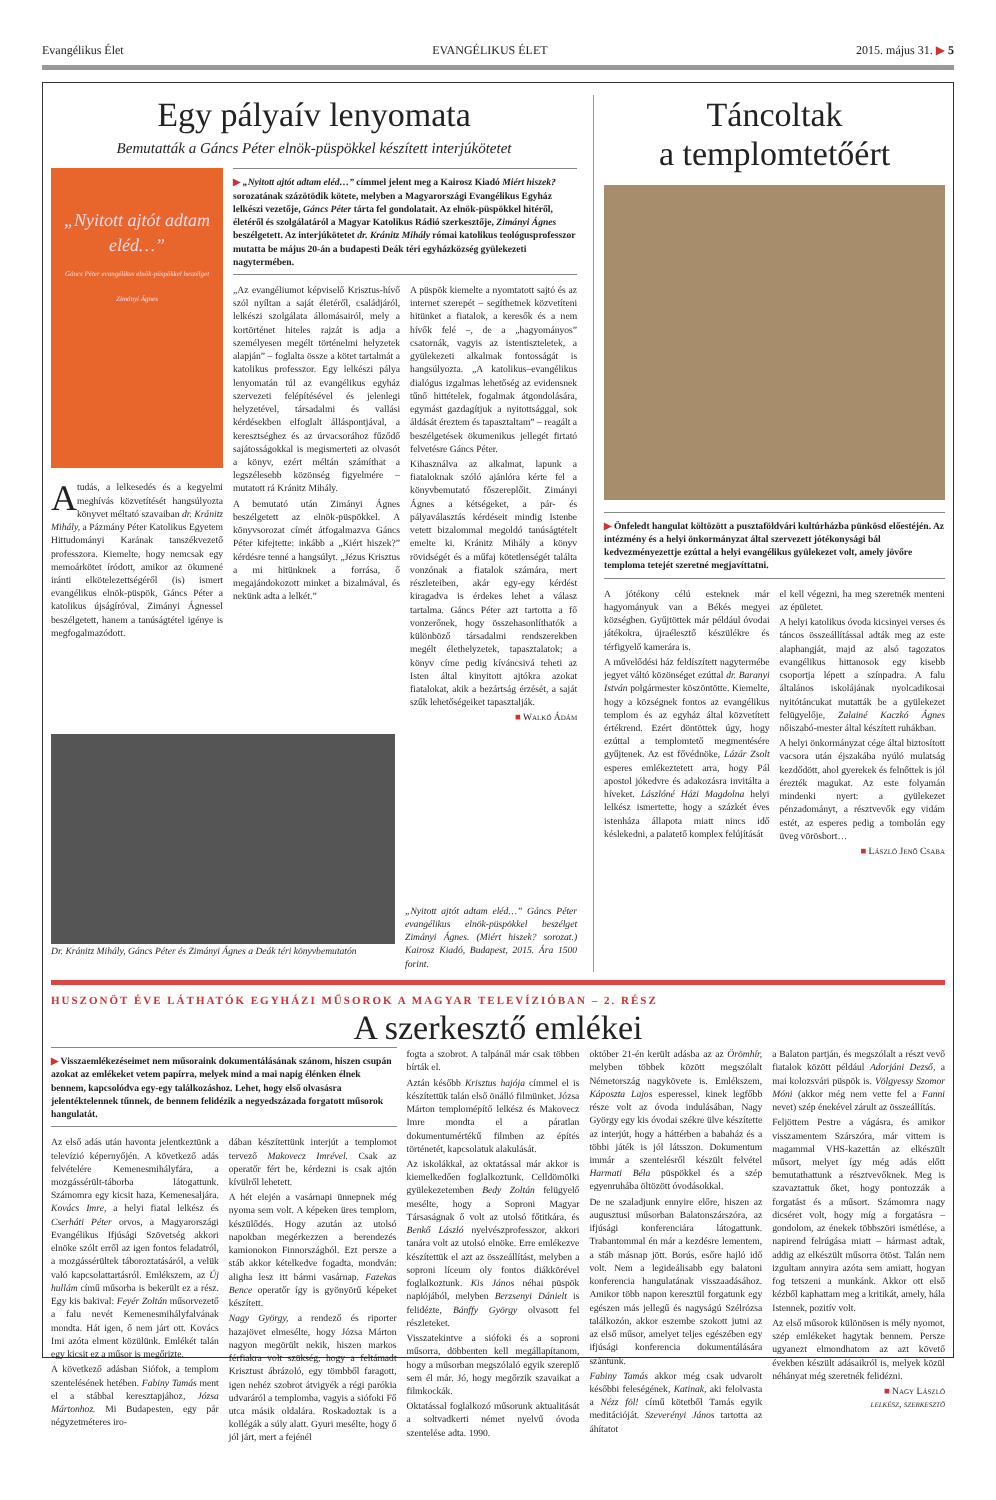Evangélikus Élet EVANGÉLIKUS ÉLET 2015. május 31. ▶ 5
Egy pályaív lenyomata
Bemutatták a Gáncs Péter elnök-püspökkel készített interjúkötetet
„Nyitott ajtót adtam eléd…”
Gáncs Péter evangélikus elnök-püspökkel beszélget Zimányi Ágnes
A tudás, a lelkesedés és a kegyelmi meghívás közvetítését hangsúlyozta könyvet méltató szavaiban dr. Kránitz Mihály, a Pázmány Péter Katolikus Egyetem Hittudományi Karának tanszékvezető professzora. Kiemelte, hogy nemcsak egy memoárkötet íródott, amikor az ökumené iránti elkötelezettségéről (is) ismert evangélikus elnök-püspök, Gáncs Péter a katolikus újságíróval, Zimányi Ágnessel beszélgetett, hanem a tanúságtétel igénye is megfogalmazódott.
▶ „Nyitott ajtót adtam eléd…” címmel jelent meg a Kairosz Kiadó Miért hiszek? sorozatának százötödik kötete, melyben a Magyarországi Evangélikus Egyház lelkészi vezetője, Gáncs Péter tárta fel gondolatait. Az elnök-püspökkel hitéről, életéről és szolgálatáról a Magyar Katolikus Rádió szerkesztője, Zimányi Ágnes beszélgetett. Az interjúkötetet dr. Kránitz Mihály római katolikus teológusprofesszor mutatta be május 20-án a budapesti Deák téri egyházközség gyülekezeti nagytermében.
„Az evangéliumot képviselő Krisztus-hívő szól nyíltan a saját életéről, családjáról, lelkészi szolgálata állomásairól, mely a kortörténet hiteles rajzát is adja a személyesen megélt történelmi helyzetek alapján” – foglalta össze a kötet tartalmát a katolikus professzor. Egy lelkészi pálya lenyomatán túl az evangélikus egyház szervezeti felépítésével és jelenlegi helyzetével, társadalmi és vallási kérdésekben elfoglalt álláspontjával, a keresztséghez és az úrvacsorához fűződő sajátosságokkal is megismerteti az olvasót a könyv, ezért méltán számíthat a legszélesebb közönség figyelmére – mutatott rá Kránitz Mihály.
A bemutató után Zimányi Ágnes beszélgetett az elnök-püspökkel. A könyvsorozat címét átfogalmazva Gáncs Péter kifejtette: inkább a „Kiért hiszek?” kérdésre tenné a hangsúlyt. „Jézus Krisztus a mi hitünknek a forrása, ő megajándokozott minket a bizalmával, és nekünk adta a lelkét.”
A püspök kiemelte a nyomtatott sajtó és az internet szerepét – segíthetnek közvetíteni hitünket a fiatalok, a keresők és a nem hívők felé –, de a „hagyományos” csatornák, vagyis az istentiszteletek, a gyülekezeti alkalmak fontosságát is hangsúlyozta. „A katolikus–evangélikus dialógus izgalmas lehetőség az evidensnek tűnő hittételek, fogalmak átgondolására, egymást gazdagítjuk a nyitottsággal, sok áldását éreztem és tapasztaltam” – reagált a beszélgetések ökumenikus jellegét firtató felvetésre Gáncs Péter.
Kihasználva az alkalmat, lapunk a fiataloknak szóló ajánlóra kérte fel a könyvbemutató főszereplőit. Zimányi Ágnes a kétségeket, a pár- és pályaválasztás kérdéseit mindig Istenbe vetett bizalommal megoldó tanúságtételt emelte ki. Kránitz Mihály a könyv rövidségét és a műfaj kötetlenségét találta vonzónak a fiatalok számára, mert részleteiben, akár egy-egy kérdést kiragadva is érdekes lehet a válasz tartalma. Gáncs Péter azt tartotta a fő vonzerőnek, hogy összehasonlíthatók a különböző társadalmi rendszerekben megélt élethelyzetek, tapasztalatok; a könyv címe pedig kíváncsivá teheti az Isten által kinyitott ajtókra azokat fiatalokat, akik a bezártság érzését, a saját szűk lehetőségeiket tapasztalják.
■ Walkó Ádám
Dr. Kránitz Mihály, Gáncs Péter és Zimányi Ágnes a Deák téri könyvbemutatón
„Nyitott ajtót adtam eléd…” Gáncs Péter evangélikus elnök-püspökkel beszélget Zimányi Ágnes. (Miért hiszek? sorozat.) Kairosz Kiadó, Budapest, 2015. Ára 1500 forint.
Táncoltak
a templomtetőért
▶ Önfeledt hangulat költözött a pusztaföldvári kultúrházba pünkösd előestéjén. Az intézmény és a helyi önkormányzat által szervezett jótékonysági bál kedvezményezettje ezúttal a helyi evangélikus gyülekezet volt, amely jövőre temploma tetejét szeretné megjavíttatni.
A jótékony célú esteknek már hagyományuk van a Békés megyei községben. Gyűjtöttek már például óvodai játékokra, újraélesztő készülékre és térfigyelő kamerára is.
A művelődési ház feldíszített nagytermébe jegyet váltó közönséget ezúttal dr. Baranyi István polgármester köszöntötte. Kiemelte, hogy a községnek fontos az evangélikus templom és az egyház által közvetített értékrend. Ezért döntöttek úgy, hogy ezúttal a templomtető megmentésére gyűjtenek. Az est fővédnöke, Lázár Zsolt esperes emlékeztetett arra, hogy Pál apostol jókedvre és adakozásra invitálta a híveket. Lászlóné Házi Magdolna helyi lelkész ismertette, hogy a százkét éves istenháza állapota miatt nincs idő késlekedni, a palatető komplex felújítását
el kell végezni, ha meg szeretnék menteni az épületet.
A helyi katolikus óvoda kicsinyei verses és táncos összeállítással adták meg az este alaphangját, majd az alsó tagozatos evangélikus hittanosok egy kisebb csoportja lépett a színpadra. A falu általános iskolájának nyolcadikosai nyitótáncukat mutatták be a gyülekezet felügyelője, Zalainé Kaczkó Ágnes nőiszabó-mester által készített ruhákban.
A helyi önkormányzat cége által biztosított vacsora után éjszakába nyúló mulatság kezdődött, ahol gyerekek és felnőttek is jól érezték magukat. Az este folyamán mindenki nyert: a gyülekezet pénzadományt, a résztvevők egy vidám estét, az esperes pedig a tombolán egy üveg vörösbort…
■ László Jenő Csaba
HUSZONÖT ÉVE LÁTHATÓK EGYHÁZI MŰSOROK A MAGYAR TELEVÍZIÓBAN – 2. RÉSZ
A szerkesztő emlékei
▶ Visszaemlékezéseimet nem műsoraink dokumentálásának szánom, hiszen csupán azokat az emlékeket vetem papírra, melyek mind a mai napig élénken élnek bennem, kapcsolódva egy-egy találkozáshoz. Lehet, hogy első olvasásra jelentéktelennek tűnnek, de bennem felidézik a negyedszázada forgatott műsorok hangulatát.
Az első adás után havonta jelentkeztünk a televízió képernyőjén. A következő adás felvételére Kemenesmihályfára, a mozgássérült-táborba látogattunk. Számomra egy kicsit haza, Kemenesaljára. Kovács Imre, a helyi fiatal lelkész és Cserháti Péter orvos, a Magyarországi Evangélikus Ifjúsági Szövetség akkori elnöke szólt erről az igen fontos feladatról, a mozgássérültek táboroztatásáról, a velük való kapcsolattartásról. Emlékszem, az Új hullám című műsorba is bekerült ez a rész. Egy kis bakival: Feyér Zoltán műsorvezető a falu nevét Kemenesmihályfalvának mondta. Hát igen, ő nem járt ott. Kovács Imi azóta elment közülünk. Emlékét talán egy kicsit ez a műsor is megőrizte.
A következő adásban Siófok, a templom szentelésének hetében. Fabiny Tamás ment el a stábbal keresztapjához, Józsa Mártonhoz. Mi Budapesten, egy pár négyzetméteres iro-
dában készítettünk interjút a templomot tervező Makovecz Imrével. Csak az operatőr fért be, kérdezni is csak ajtón kívülről lehetett.
A hét elején a vasárnapi ünnepnek még nyoma sem volt. A képeken üres templom, készülődés. Hogy azután az utolsó napokban megérkezzen a berendezés kamionokon Finnországból. Ezt persze a stáb akkor kételkedve fogadta, mondván: aligha lesz itt bármi vasárnap. Fazekas Bence operatőr így is gyönyörű képeket készített.
Nagy György, a rendező és riporter hazajövet elmesélte, hogy Józsa Márton nagyon megörült nekik, hiszen markos férfiakra volt szükség, hogy a feltámadt Krisztust ábrázoló, egy tömbből faragott, igen nehéz szobrot átvigyék a régi parókia udvaráról a templomba, vagyis a siófoki Fő utca másik oldalára. Roskadoztak is a kollégák a súly alatt. Gyuri mesélte, hogy ő jól járt, mert a fejénél
fogta a szobrot. A talpánál már csak többen bírták el.
Aztán később Krisztus hajója címmel el is készítettük talán első önálló filmünket. Józsa Márton templomépítő lelkész és Makovecz Imre mondta el a páratlan dokumentumértékű filmben az építés történetét, kapcsolatuk alakulását.
Az iskolákkal, az oktatással már akkor is kiemelkedően foglalkoztunk. Celldömölki gyülekezetemben Bedy Zoltán felügyelő mesélte, hogy a Soproni Magyar Társaságnak ő volt az utolsó főtitkára, és Benkő László nyelvészprofesszor, akkori tanára volt az utolsó elnöke. Erre emlékezve készítettük el azt az összeállítást, melyben a soproni líceum oly fontos diákkörével foglalkoztunk. Kis János néhai püspök naplójából, melyben Berzsenyi Dánielt is felidézte, Bánffy György olvasott fel részleteket.
Visszatekintve a siófoki és a soproni műsorra, döbbenten kell megállapítanom, hogy a műsorban megszólaló egyik szereplő sem él már. Jó, hogy megőrzik szavaikat a filmkockák.
Oktatással foglalkozó műsorunk aktualitását a soltvadkerti német nyelvű óvoda szentelése adta. 1990.
október 21-én került adásba az az Örömhír, melyben többek között megszólalt Németország nagykövete is. Emlékszem, Káposzta Lajos esperessel, kinek legfőbb része volt az óvoda indulásában, Nagy György egy kis óvodai székre ülve készítette az interjút, hogy a háttérben a babaház és a többi játék is jól látsszon. Dokumentum immár a szentelésről készült felvétel Harmati Béla püspökkel és a szép egyenruhába öltözött óvodásokkal.
De ne szaladjunk ennyire előre, hiszen az augusztusi műsorban Balatonszárszóra, az ifjúsági konferenciára látogattunk. Trabantommal én már a kezdésre lementem, a stáb másnap jött. Borús, esőre hajló idő volt. Nem a legideálisabb egy balatoni konferencia hangulatának visszaadásához. Amikor több napon keresztül forgatunk egy egészen más jellegű és nagyságú Szélrózsa találkozón, akkor eszembe szokott jutni az az első műsor, amelyet teljes egészében egy ifjúsági konferencia dokumentálására szántunk.
Fabiny Tamás akkor még csak udvarolt későbbi feleségének, Katinak, aki felolvasta a Nézz föl! című kötetből Tamás egyik meditációját. Szeverényi János tartotta az áhítatot
a Balaton partján, és megszólalt a részt vevő fiatalok között például Adorjáni Dezső, a mai kolozsvári püspök is. Völgyessy Szomor Móni (akkor még nem vette fel a Fanni nevet) szép énekével zárult az összeállítás.
Feljöttem Pestre a vágásra, és amikor visszamentem Szárszóra, már vittem is magammal VHS-kazettán az elkészült műsort, melyet így még adás előtt bemutathattunk a résztvevőknek. Meg is szavaztattuk őket, hogy pontozzák a forgatást és a műsort. Számomra nagy dicséret volt, hogy míg a forgatásra – gondolom, az énekek többszöri ismétlése, a napirend felrúgása miatt – hármast adtak, addig az elkészült műsorra ötöst. Talán nem izgultam annyira azóta sem amiatt, hogyan fog tetszeni a munkánk. Akkor ott első kézből kaphattam meg a kritikát, amely, hála Istennek, pozitív volt.
Az első műsorok különösen is mély nyomot, szép emlékeket hagytak bennem. Persze ugyanezt elmondhatom az azt követő években készült adásaikról is, melyek közül néhányat még szeretnék felidézni.
■ Nagy László
lelkész, szerkesztő